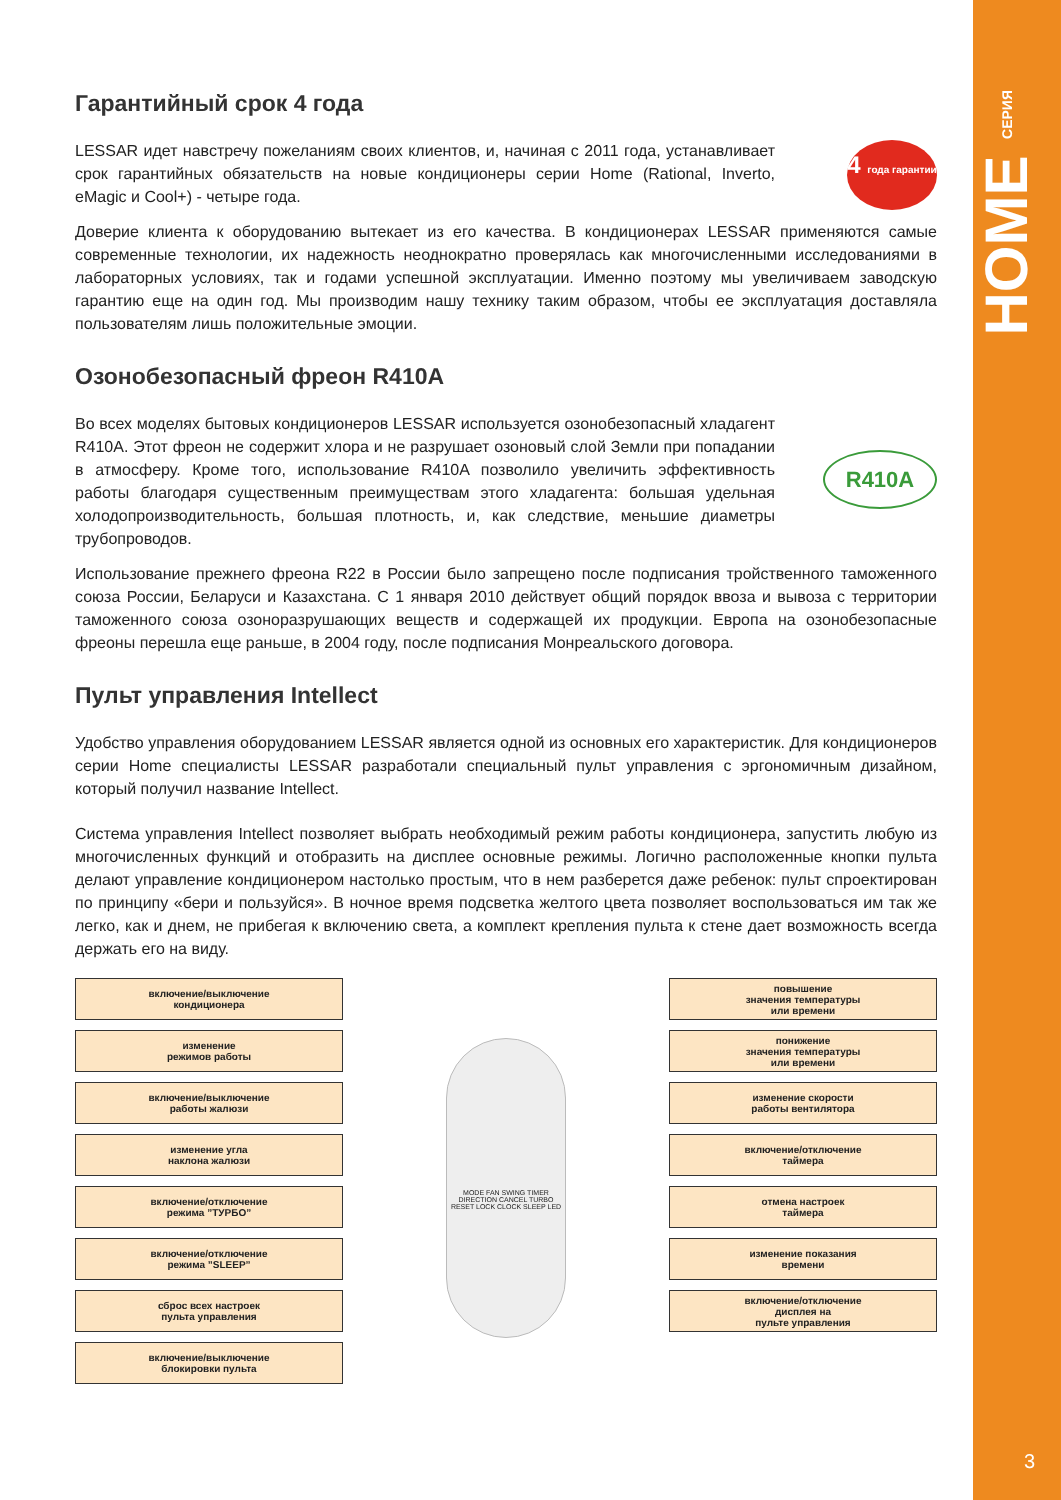HOME СЕРИЯ
3
Гарантийный срок 4 года
4 года гарантии
LESSAR идет навстречу пожеланиям своих клиентов, и, начиная с 2011 года, устанавливает срок гарантийных обязательств на новые кондиционеры серии Home (Rational, Inverto, eMagic и Cool+) - четыре года.
Доверие клиента к оборудованию вытекает из его качества. В кондиционерах LESSAR применяются самые современные технологии, их надежность неоднократно проверялась как многочисленными исследованиями в лабораторных условиях, так и годами успешной эксплуатации. Именно поэтому мы увеличиваем заводскую гарантию еще на один год. Мы производим нашу технику таким образом, чтобы ее эксплуатация доставляла пользователям лишь положительные эмоции.
Озонобезопасный фреон R410A
R410A
Во всех моделях бытовых кондиционеров LESSAR используется озонобезопасный хладагент R410A. Этот фреон не содержит хлора и не разрушает озоновый слой Земли при попадании в атмосферу. Кроме того, использование R410A позволило увеличить эффективность работы благодаря существенным преимуществам этого хладагента: большая удельная холодопроизводительность, большая плотность, и, как следствие, меньшие диаметры трубопроводов.
Использование прежнего фреона R22 в России было запрещено после подписания тройственного таможенного союза России, Беларуси и Казахстана. С 1 января 2010 действует общий порядок ввоза и вывоза с территории таможенного союза озоноразрушающих веществ и содержащей их продукции. Европа на озонобезопасные фреоны перешла еще раньше, в 2004 году, после подписания Монреальского договора.
Пульт управления Intellect
Удобство управления оборудованием LESSAR является одной из основных его характеристик. Для кондиционеров серии Home специалисты LESSAR разработали специальный пульт управления с эргономичным дизайном, который получил название Intellect.
Система управления Intellect позволяет выбрать необходимый режим работы кондиционера, запустить любую из многочисленных функций и отобразить на дисплее основные режимы. Логично расположенные кнопки пульта делают управление кондиционером настолько простым, что в нем разберется даже ребенок: пульт спроектирован по принципу «бери и пользуйся». В ночное время подсветка желтого цвета позволяет воспользоваться им так же легко, как и днем, не прибегая к включению света, а комплект крепления пульта к стене дает возможность всегда держать его на виду.
включение/выключение
кондиционера
изменение
режимов работы
включение/выключение
работы жалюзи
изменение угла
наклона жалюзи
включение/отключение
режима ”ТУРБО”
включение/отключение
режима ”SLEEP”
сброс всех настроек
пульта управления
включение/выключение
блокировки пульта
MODE FAN SWING TIMER DIRECTION CANCEL TURBO RESET LOCK CLOCK SLEEP LED
повышение
значения температуры
или времени
понижение
значения температуры
или времени
изменение скорости
работы вентилятора
включение/отключение
таймера
отмена настроек
таймера
изменение показания
времени
включение/отключение
дисплея на
пульте управления